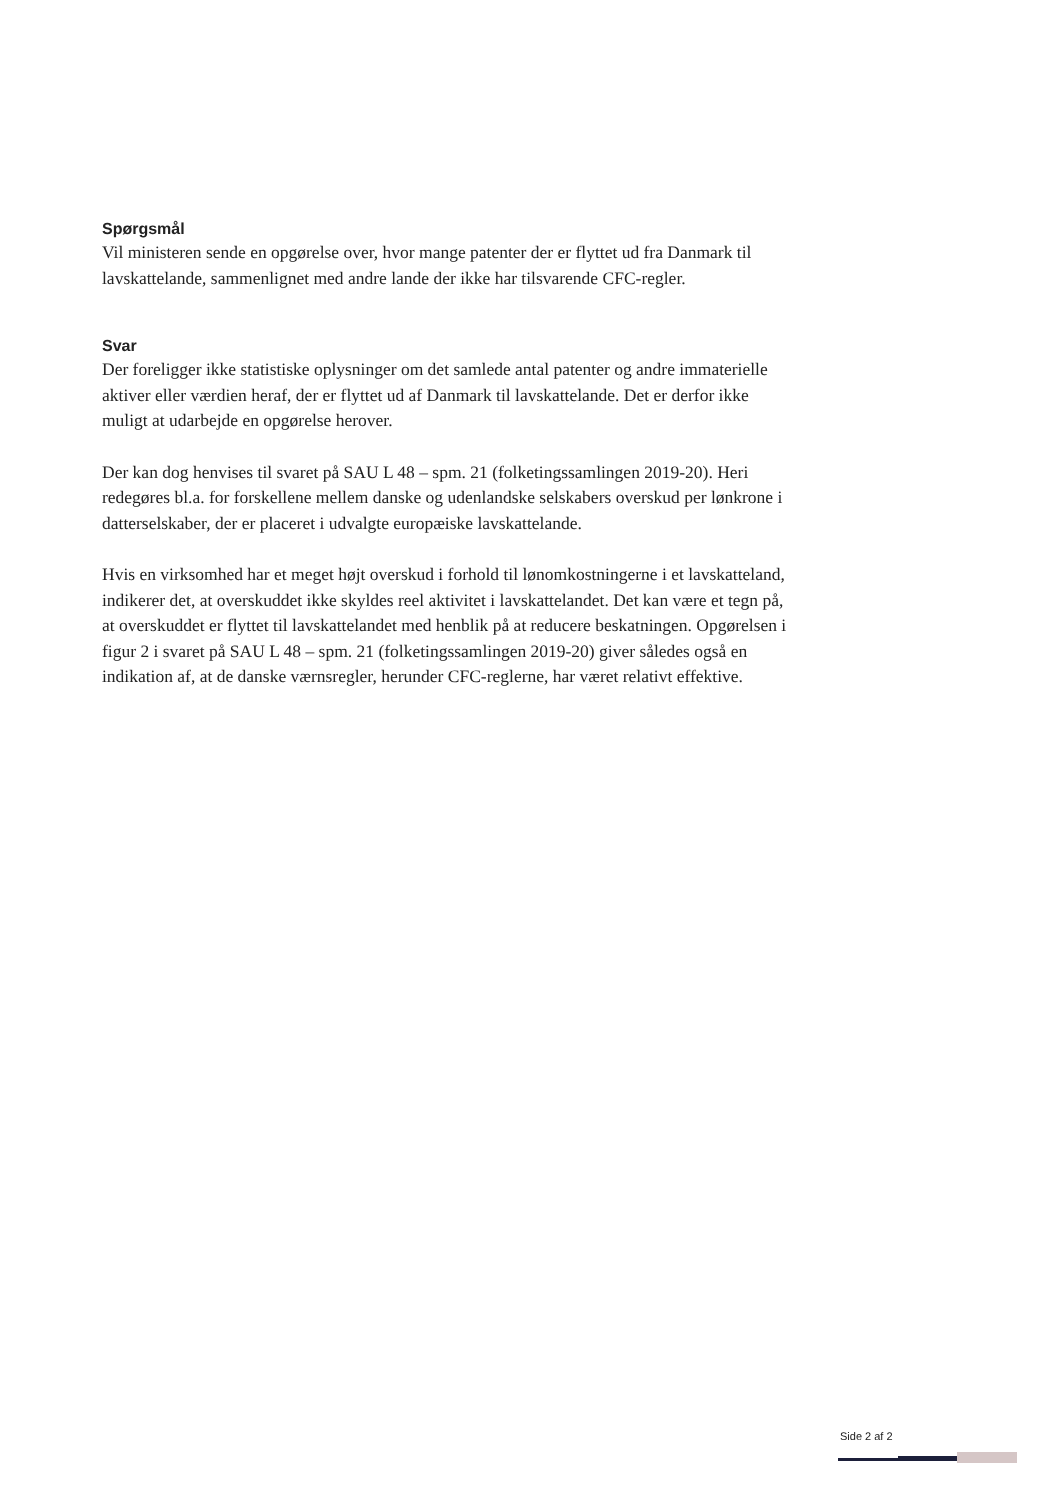Spørgsmål
Vil ministeren sende en opgørelse over, hvor mange patenter der er flyttet ud fra Danmark til lavskattelande, sammenlignet med andre lande der ikke har tilsvarende CFC-regler.
Svar
Der foreligger ikke statistiske oplysninger om det samlede antal patenter og andre immaterielle aktiver eller værdien heraf, der er flyttet ud af Danmark til lavskattelande. Det er derfor ikke muligt at udarbejde en opgørelse herover.
Der kan dog henvises til svaret på SAU L 48 – spm. 21 (folketingssamlingen 2019-20). Heri redegøres bl.a. for forskellene mellem danske og udenlandske selskabers overskud per lønkrone i datterselskaber, der er placeret i udvalgte europæiske lavskattelande.
Hvis en virksomhed har et meget højt overskud i forhold til lønomkostningerne i et lavskatteland, indikerer det, at overskuddet ikke skyldes reel aktivitet i lavskattelandet. Det kan være et tegn på, at overskuddet er flyttet til lavskattelandet med henblik på at reducere beskatningen. Opgørelsen i figur 2 i svaret på SAU L 48 – spm. 21 (folketingssamlingen 2019-20) giver således også en indikation af, at de danske værnsregler, herunder CFC-reglerne, har været relativt effektive.
Side 2 af 2